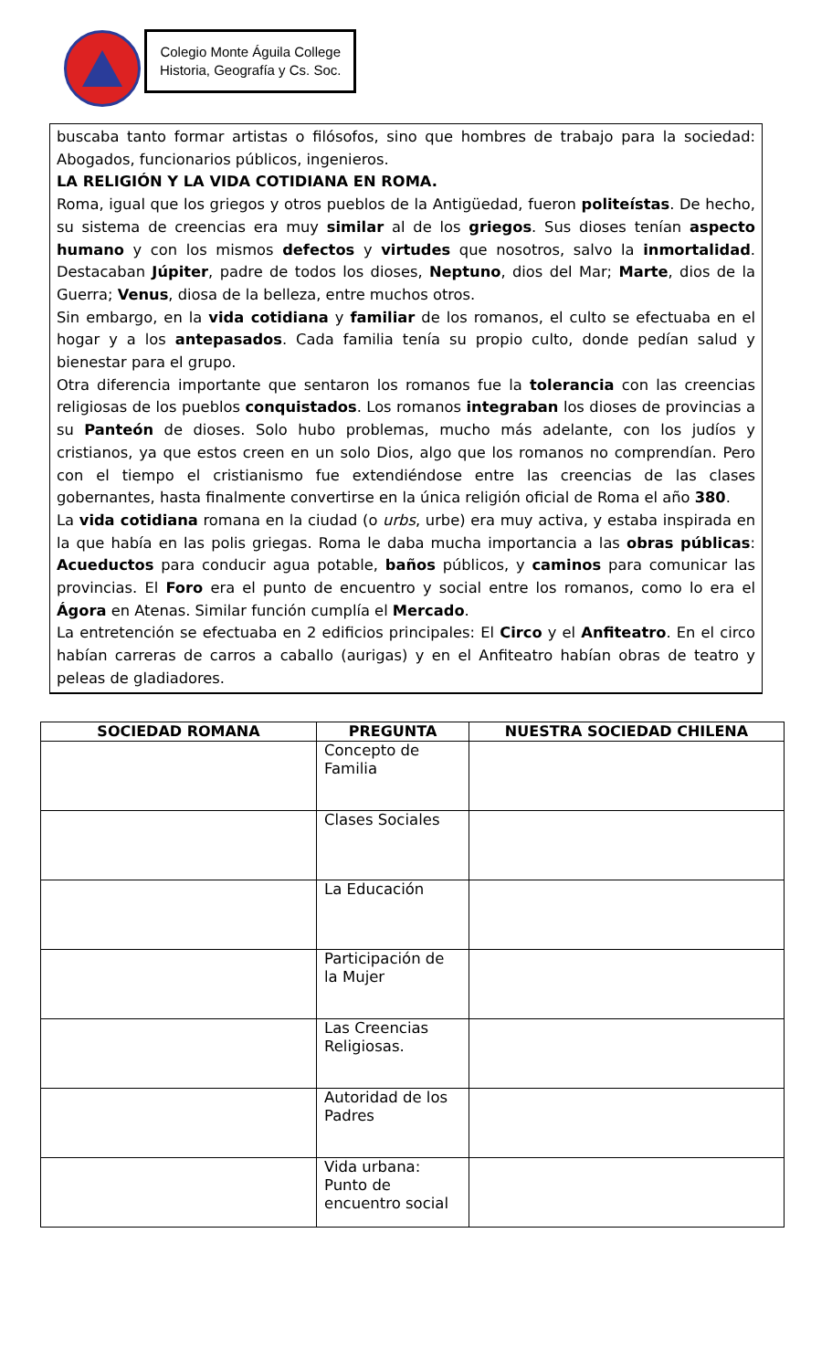Colegio Monte Águila College
Historia, Geografía y Cs. Soc.
buscaba tanto formar artistas o filósofos, sino que hombres de trabajo para la sociedad: Abogados, funcionarios públicos, ingenieros.
LA RELIGIÓN Y LA VIDA COTIDIANA EN ROMA.
Roma, igual que los griegos y otros pueblos de la Antigüedad, fueron politeístas. De hecho, su sistema de creencias era muy similar al de los griegos. Sus dioses tenían aspecto humano y con los mismos defectos y virtudes que nosotros, salvo la inmortalidad. Destacaban Júpiter, padre de todos los dioses, Neptuno, dios del Mar; Marte, dios de la Guerra; Venus, diosa de la belleza, entre muchos otros.
Sin embargo, en la vida cotidiana y familiar de los romanos, el culto se efectuaba en el hogar y a los antepasados. Cada familia tenía su propio culto, donde pedían salud y bienestar para el grupo.
Otra diferencia importante que sentaron los romanos fue la tolerancia con las creencias religiosas de los pueblos conquistados. Los romanos integraban los dioses de provincias a su Panteón de dioses. Solo hubo problemas, mucho más adelante, con los judíos y cristianos, ya que estos creen en un solo Dios, algo que los romanos no comprendían. Pero con el tiempo el cristianismo fue extendiéndose entre las creencias de las clases gobernantes, hasta finalmente convertirse en la única religión oficial de Roma el año 380.
La vida cotidiana romana en la ciudad (o urbs, urbe) era muy activa, y estaba inspirada en la que había en las polis griegas. Roma le daba mucha importancia a las obras públicas: Acueductos para conducir agua potable, baños públicos, y caminos para comunicar las provincias. El Foro era el punto de encuentro y social entre los romanos, como lo era el Ágora en Atenas. Similar función cumplía el Mercado.
La entretención se efectuaba en 2 edificios principales: El Circo y el Anfiteatro. En el circo habían carreras de carros a caballo (aurigas) y en el Anfiteatro habían obras de teatro y peleas de gladiadores.
| SOCIEDAD ROMANA | PREGUNTA | NUESTRA SOCIEDAD CHILENA |
| --- | --- | --- |
| | Concepto de Familia | |
| | Clases Sociales | |
| | La Educación | |
| | Participación de la Mujer | |
| | Las Creencias Religiosas. | |
| | Autoridad de los Padres | |
| | Vida urbana: Punto de encuentro social | |